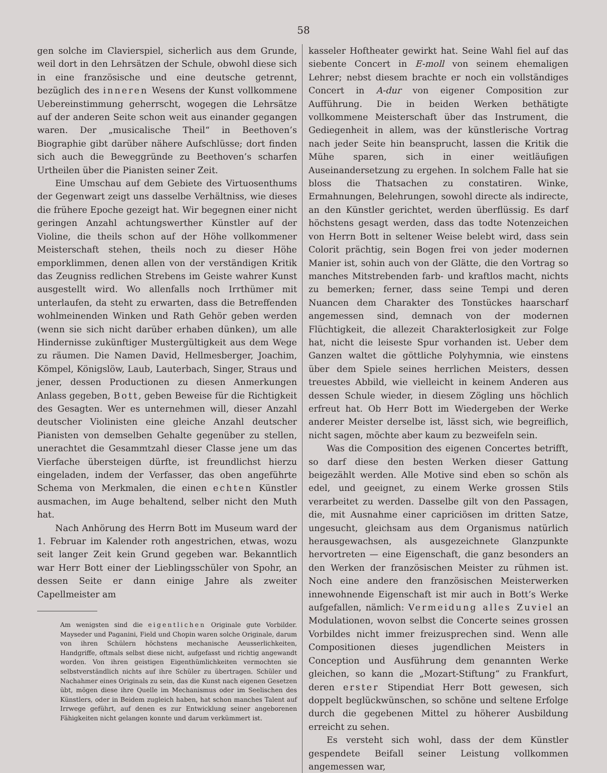58
gen solche im Clavierspiel, sicherlich aus dem Grunde, weil dort in den Lehrsätzen der Schule, obwohl diese sich in eine französische und eine deutsche getrennt, bezüglich des inneren Wesens der Kunst vollkommene Uebereinstimmung geherrscht, wogegen die Lehrsätze auf der anderen Seite schon weit aus einander gegangen waren. Der „musicalische Theil“ in Beethoven’s Biographie gibt darüber nähere Aufschlüsse; dort finden sich auch die Beweggründe zu Beethoven’s scharfen Urtheilen über die Pianisten seiner Zeit.
Eine Umschau auf dem Gebiete des Virtuosenthums der Gegenwart zeigt uns dasselbe Verhältniss, wie dieses die frühere Epoche gezeigt hat. Wir begegnen einer nicht geringen Anzahl achtungswerther Künstler auf der Violine, die theils schon auf der Höhe vollkommener Meisterschaft stehen, theils noch zu dieser Höhe emporklimmen, denen allen von der verständigen Kritik das Zeugniss redlichen Strebens im Geiste wahrer Kunst ausgestellt wird. Wo allenfalls noch Irrthümer mit unterlaufen, da steht zu erwarten, dass die Betreffenden wohlmeinenden Winken und Rath Gehör geben werden (wenn sie sich nicht darüber erhaben dünken), um alle Hindernisse zukünftiger Mustergültigkeit aus dem Wege zu räumen. Die Namen David, Hellmesberger, Joachim, Kömpel, Königslöw, Laub, Lauterbach, Singer, Straus und jener, dessen Productionen zu diesen Anmerkungen Anlass gegeben, Bott, geben Beweise für die Richtigkeit des Gesagten. Wer es unternehmen will, dieser Anzahl deutscher Violinisten eine gleiche Anzahl deutscher Pianisten von demselben Gehalte gegenüber zu stellen, unerachtet die Gesammtzahl dieser Classe jene um das Vierfache übersteigen dürfte, ist freundlichst hierzu eingeladen, indem der Verfasser, das oben angeführte Schema von Merkmalen, die einen echten Künstler ausmachen, im Auge behaltend, selber nicht den Muth hat.
Nach Anhörung des Herrn Bott im Museum ward der 1. Februar im Kalender roth angestrichen, etwas, wozu seit langer Zeit kein Grund gegeben war. Bekanntlich war Herr Bott einer der Lieblingsschüler von Spohr, an dessen Seite er dann einige Jahre als zweiter Capellmeister am
Am wenigsten sind die eigentlichen Originale gute Vorbilder. Mayseder und Paganini, Field und Chopin waren solche Originale, darum von ihren Schülern höchstens mechanische Aeusserlichkeiten, Handgriffe, oftmals selbst diese nicht, aufgefasst und richtig angewandt worden. Von ihren geistigen Eigenthümlichkeiten vermochten sie selbstverständlich nichts auf ihre Schüler zu übertragen. Schüler und Nachahmer eines Originals zu sein, das die Kunst nach eigenen Gesetzen übt, mögen diese ihre Quelle im Mechanismus oder im Seelischen des Künstlers, oder in Beidem zugleich haben, hat schon manches Talent auf Irrwege geführt, auf denen es zur Entwicklung seiner angeborenen Fähigkeiten nicht gelangen konnte und darum verkümmert ist.
kasseler Hoftheater gewirkt hat. Seine Wahl fiel auf das siebente Concert in E-moll von seinem ehemaligen Lehrer; nebst diesem brachte er noch ein vollständiges Concert in A-dur von eigener Composition zur Aufführung. Die in beiden Werken bethätigte vollkommene Meisterschaft über das Instrument, die Gediegenheit in allem, was der künstlerische Vortrag nach jeder Seite hin beansprucht, lassen die Kritik die Mühe sparen, sich in einer weitläufigen Auseinandersetzung zu ergehen. In solchem Falle hat sie bloss die Thatsachen zu constatiren. Winke, Ermahnungen, Belehrungen, sowohl directe als indirecte, an den Künstler gerichtet, werden überflüssig. Es darf höchstens gesagt werden, dass das todte Notenzeichen von Herrn Bott in seltener Weise belebt wird, dass sein Colorit prächtig, sein Bogen frei von jeder modernen Manier ist, sohin auch von der Glätte, die den Vortrag so manches Mitstrebenden farb- und kraftlos macht, nichts zu bemerken; ferner, dass seine Tempi und deren Nuancen dem Charakter des Tonstückes haarscharf angemessen sind, demnach von der modernen Flüchtigkeit, die allezeit Charakterlosigkeit zur Folge hat, nicht die leiseste Spur vorhanden ist. Ueber dem Ganzen waltet die göttliche Polyhymnia, wie einstens über dem Spiele seines herrlichen Meisters, dessen treuestes Abbild, wie vielleicht in keinem Anderen aus dessen Schule wieder, in diesem Zögling uns höchlich erfreut hat. Ob Herr Bott im Wiedergeben der Werke anderer Meister derselbe ist, lässt sich, wie begreiflich, nicht sagen, möchte aber kaum zu bezweifeln sein.
Was die Composition des eigenen Concertes betrifft, so darf diese den besten Werken dieser Gattung beigezählt werden. Alle Motive sind eben so schön als edel, und geeignet, zu einem Werke grossen Stils verarbeitet zu werden. Dasselbe gilt von den Passagen, die, mit Ausnahme einer capriciösen im dritten Satze, ungesucht, gleichsam aus dem Organismus natürlich herausgewachsen, als ausgezeichnete Glanzpunkte hervortreten — eine Eigenschaft, die ganz besonders an den Werken der französischen Meister zu rühmen ist. Noch eine andere den französischen Meisterwerken innewohnende Eigenschaft ist mir auch in Bott’s Werke aufgefallen, nämlich: Vermeidung alles Zuviel an Modulationen, wovon selbst die Concerte seines grossen Vorbildes nicht immer freizusprechen sind. Wenn alle Compositionen dieses jugendlichen Meisters in Conception und Ausführung dem genannten Werke gleichen, so kann die „Mozart-Stiftung“ zu Frankfurt, deren erster Stipendiat Herr Bott gewesen, sich doppelt beglückwünschen, so schöne und seltene Erfolge durch die gegebenen Mittel zu höherer Ausbildung erreicht zu sehen.
Es versteht sich wohl, dass der dem Künstler gespendete Beifall seiner Leistung vollkommen angemessen war,